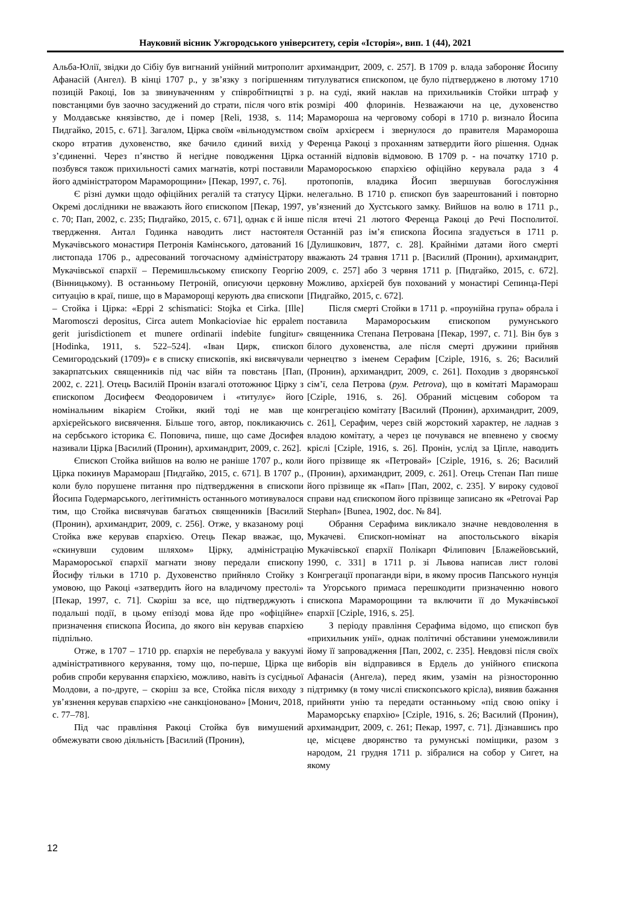Науковий вісник Ужгородського університету, серія «Історія», вип. 1 (44), 2021
Альба-Юлії, звідки до Сібіу був вигнаний унійний митрополит Афанасій (Ангел). В кінці 1707 р., у зв’язку з погіршенням позицій Ракоці, Іов за звинуваченням у співробітництві з повстанцями був заочно засуджений до страти, після чого втік у Молдавське князівство, де і помер [Reli, 1938, s. 114; Пидгайко, 2015, с. 671]. Загалом, Цірка своїм «вільнодумством скоро втратив духовенство, яке бачило єдиний вихід у з’єдиненні. Через п’янство й негідне поводження Цірка позбувся також прихильності самих магнатів, котрі поставили його адміністратором Мараморощини» [Пекар, 1997, с. 76].
Є різні думки щодо офіційних регалій та статусу Цірки. Окремі дослідники не вважають його єпископом [Пекар, 1997, с. 70; Пап, 2002, с. 235; Пидгайко, 2015, с. 671], однак є й інше твердження. Антал Годинка наводить лист настоятеля Мукачівського монастиря Петронія Камінського, датований 16 листопада 1706 р., адресований тогочасному адміністратору Мукачівської єпархії – Перемишльському єпископу Георгію (Вінницькому). В останньому Петроній, описуючи церковну ситуацію в краї, пише, що в Мараморощі керують два єпископи – Стойка і Цірка: «Eppi 2 schismatici: Stojka et Cirka. [Ille] Maromosczi depositus, Circa autem Monkacioviae hic eppalem gerit jurisdictionem et munere ordinarii indebite fungitur» [Hodinka, 1911, s. 522–524]. «Іван Цирк, єпископ Семигородський (1709)» є в списку єпископів, які висвячували закарпатських священників під час війн та повстань [Пап, 2002, с. 221]. Отець Василій Пронін взагалі ототожнює Цірку з єпископом Досифеєм Феодоровичем і «титулує» його номінальним вікарієм Стойки, який тоді не мав ще архієрейського висвячення. Більше того, автор, покликаючись на сербського історика Є. Поповича, пише, що саме Досифея називали Цірка [Василий (Пронин), архимандрит, 2009, с. 262].
Єпископ Стойка вийшов на волю не раніше 1707 р., коли Цірка покинув Марамораш [Пидгайко, 2015, с. 671]. В 1707 р., коли було порушене питання про підтвердження в єпископи Йосипа Годермарського, легітимність останнього мотивувалося тим, що Стойка висвячував багатьох священників [Василий (Пронин), архимандрит, 2009, с. 256]. Отже, у вказаному році Стойка вже керував єпархією. Отець Пекар вважає, що, «скинувши судовим шляхом» Цірку, адміністрацію Мараморoської єпархії магнати знову передали єпископу Йосифу тільки в 1710 р. Духовенство прийняло Стойку з умовою, що Ракоці «затвердить його на владичому престолі» [Пекар, 1997, с. 71]. Скоріш за все, що підтверджують і подальші події, в цьому епізоді мова йде про «офіційне» призначення єпископа Йосипа, до якого він керував єпархією підпільно.
Отже, в 1707 – 1710 рр. єпархія не перебувала у вакуумі адміністративного керування, тому що, по-перше, Цірка ще робив спроби керування єпархією, можливо, навіть із сусідньої Молдови, а по-друге, – скоріш за все, Стойка після виходу з ув’язнення керував єпархією «не санкціоновано» [Монич, 2018, с. 77–78].
Під час правління Ракоці Стойка був вимушений обмежувати свою діяльність [Василий (Пронин),
архимандрит, 2009, с. 257]. В 1709 р. влада забороняє Йосипу титулуватися єпископом, це було підтверджено в лютому 1710 р. на суді, який наклав на прихильників Стойки штраф у розмірі 400 флоринів. Незважаючи на це, духовенство Марамороша на черговому соборі в 1710 р. визнало Йосипа своїм архієреєм і звернулося до правителя Марамороша Ференца Ракоці з проханням затвердити його рішення. Однак останній відповів відмовою. В 1709 р. - на початку 1710 р. Марамороською єпархією офіційно керувала рада з 4 протопопів, владика Йосип звершував богослужіння нелегально. В 1710 р. єпископ був заарештований і повторно ув’язнений до Хустського замку. Вийшов на волю в 1711 р., після втечі 21 лютого Ференца Ракоці до Речі Посполитої. Останній раз ім’я єпископа Йосипа згадується в 1711 р. [Дулишкович, 1877, с. 28]. Крайніми датами його смерті вважають 24 травня 1711 р. [Василий (Пронин), архимандрит, 2009, с. 257] або 3 червня 1711 р. [Пидгайко, 2015, с. 672]. Можливо, архієрей був похований у монастирі Сепинца-Пері [Пидгайко, 2015, с. 672].
Після смерті Стойки в 1711 р. «проунійна група» обрала і поставила Марамороським єпископом румунського священника Степана Петрована [Пекар, 1997, с. 71]. Він був з білого духовенства, але після смерті дружини прийняв чернецтво з іменем Серафим [Cziple, 1916, s. 26; Василий (Пронин), архимандрит, 2009, с. 261]. Походив з дворянської сім’ї, села Петрова (рум. Petrova), що в комітаті Марамораш [Cziple, 1916, s. 26]. Обраний місцевим собором та конгрегацією комітату [Василий (Пронин), архимандрит, 2009, с. 261], Серафим, через свій жорстокий характер, не ладнав з владою комітату, а через це почувався не впевнено у своєму кріслі [Cziple, 1916, s. 26]. Пронін, услід за Ціпле, наводить його прізвище як «Петровай» [Cziple, 1916, s. 26; Василий (Пронин), архимандрит, 2009, с. 261]. Отець Степан Пап пише його прізвище як «Пап» [Пап, 2002, с. 235]. У вироку судової справи над єпископом його прізвище записано як «Petrovai Pap Stephan» [Bunea, 1902, doc. № 84].
Обрання Серафима викликало значне невдоволення в Мукачеві. Єпископ-номінат на апостольського вікарія Мукачівської єпархії Полікарп Філипович [Блажейовський, 1990, с. 331] в 1711 р. зі Львова написав лист голові Конгрегації пропаганди віри, в якому просив Папського нунція та Угорського примаса перешкодити призначенню нового єпископа Мараморощини та включити її до Мукачівської єпархії [Cziple, 1916, s. 25].
З періоду правління Серафима відомо, що єпископ був «прихильник унії», однак політичні обставини унеможливили йому її запровадження [Пап, 2002, с. 235]. Невдовзі після своїх виборів він відправився в Ердель до унійного єпископа Афанасія (Ангела), перед яким, узамін на різносторонню підтримку (в тому числі єпископського крісла), виявив бажання прийняти унію та передати останньому «під свою опіку і Мараморську єпархію» [Cziple, 1916, s. 26; Василий (Пронин), архимандрит, 2009, с. 261; Пекар, 1997, с. 71]. Дізнавшись про це, місцеве дворянство та румунські поміщики, разом з народом, 21 грудня 1711 р. зібралися на собор у Сигет, на якому
12